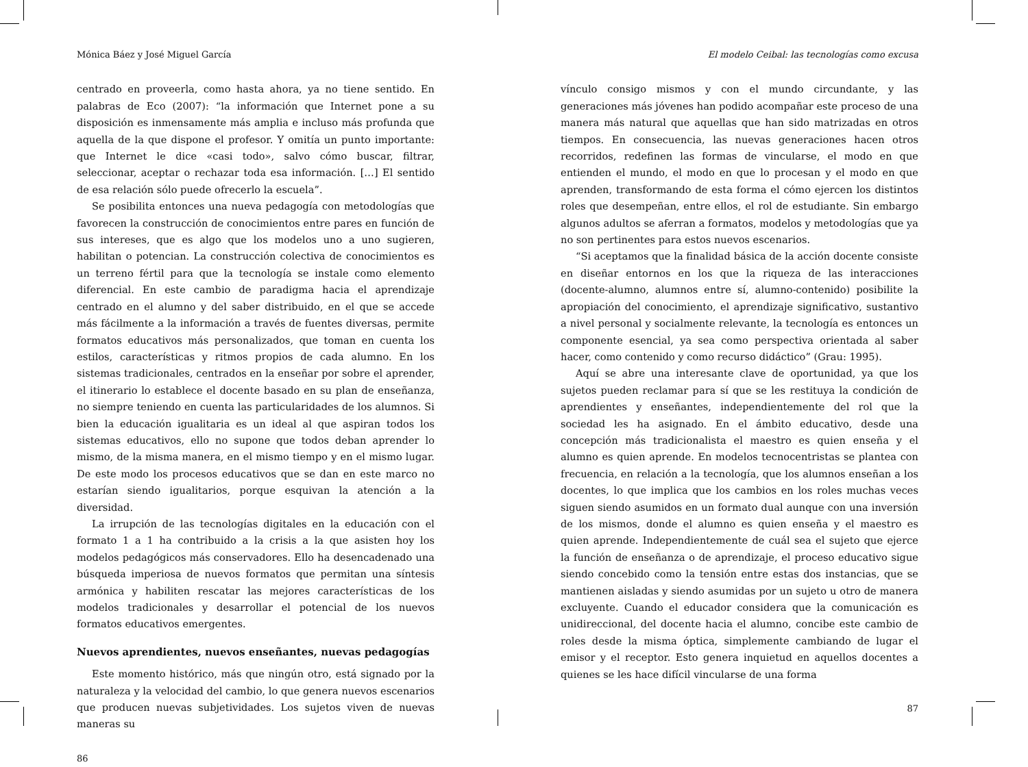Mónica Báez y José Miguel García
centrado en proveerla, como hasta ahora, ya no tiene sentido. En palabras de Eco (2007): “la información que Internet pone a su disposición es inmensamente más amplia e incluso más profunda que aquella de la que dispone el profesor. Y omitía un punto importante: que Internet le dice «casi todo», salvo cómo buscar, filtrar, seleccionar, aceptar o rechazar toda esa información. […] El sentido de esa relación sólo puede ofrecerlo la escuela”.
Se posibilita entonces una nueva pedagogía con metodologías que favorecen la construcción de conocimientos entre pares en función de sus intereses, que es algo que los modelos uno a uno sugieren, habilitan o potencian. La construcción colectiva de conocimientos es un terreno fértil para que la tecnología se instale como elemento diferencial. En este cambio de paradigma hacia el aprendizaje centrado en el alumno y del saber distribuido, en el que se accede más fácilmente a la información a través de fuentes diversas, permite formatos educativos más personalizados, que toman en cuenta los estilos, características y ritmos propios de cada alumno. En los sistemas tradicionales, centrados en la enseñar por sobre el aprender, el itinerario lo establece el docente basado en su plan de enseñanza, no siempre teniendo en cuenta las particularidades de los alumnos. Si bien la educación igualitaria es un ideal al que aspiran todos los sistemas educativos, ello no supone que todos deban aprender lo mismo, de la misma manera, en el mismo tiempo y en el mismo lugar. De este modo los procesos educativos que se dan en este marco no estarían siendo igualitarios, porque esquivan la atención a la diversidad.
La irrupción de las tecnologías digitales en la educación con el formato 1 a 1 ha contribuido a la crisis a la que asisten hoy los modelos pedagógicos más conservadores. Ello ha desencadenado una búsqueda imperiosa de nuevos formatos que permitan una síntesis armónica y habiliten rescatar las mejores características de los modelos tradicionales y desarrollar el potencial de los nuevos formatos educativos emergentes.
Nuevos aprendientes, nuevos enseñantes, nuevas pedagogías
Este momento histórico, más que ningún otro, está signado por la naturaleza y la velocidad del cambio, lo que genera nuevos escenarios que producen nuevas subjetividades. Los sujetos viven de nuevas maneras su
86
El modelo Ceibal: las tecnologías como excusa
vínculo consigo mismos y con el mundo circundante, y las generaciones más jóvenes han podido acompañar este proceso de una manera más natural que aquellas que han sido matrizadas en otros tiempos. En consecuencia, las nuevas generaciones hacen otros recorridos, redefinen las formas de vincularse, el modo en que entienden el mundo, el modo en que lo procesan y el modo en que aprenden, transformando de esta forma el cómo ejercen los distintos roles que desempeñan, entre ellos, el rol de estudiante. Sin embargo algunos adultos se aferran a formatos, modelos y metodologías que ya no son pertinentes para estos nuevos escenarios.
“Si aceptamos que la finalidad básica de la acción docente consiste en diseñar entornos en los que la riqueza de las interacciones (docente-alumno, alumnos entre sí, alumno-contenido) posibilite la apropiación del conocimiento, el aprendizaje significativo, sustantivo a nivel personal y socialmente relevante, la tecnología es entonces un componente esencial, ya sea como perspectiva orientada al saber hacer, como contenido y como recurso didáctico” (Grau: 1995).
Aquí se abre una interesante clave de oportunidad, ya que los sujetos pueden reclamar para sí que se les restituya la condición de aprendientes y enseñantes, independientemente del rol que la sociedad les ha asignado. En el ámbito educativo, desde una concepción más tradicionalista el maestro es quien enseña y el alumno es quien aprende. En modelos tecnocentristas se plantea con frecuencia, en relación a la tecnología, que los alumnos enseñan a los docentes, lo que implica que los cambios en los roles muchas veces siguen siendo asumidos en un formato dual aunque con una inversión de los mismos, donde el alumno es quien enseña y el maestro es quien aprende. Independientemente de cuál sea el sujeto que ejerce la función de enseñanza o de aprendizaje, el proceso educativo sigue siendo concebido como la tensión entre estas dos instancias, que se mantienen aisladas y siendo asumidas por un sujeto u otro de manera excluyente. Cuando el educador considera que la comunicación es unidireccional, del docente hacia el alumno, concibe este cambio de roles desde la misma óptica, simplemente cambiando de lugar el emisor y el receptor. Esto genera inquietud en aquellos docentes a quienes se les hace difícil vincularse de una forma
87